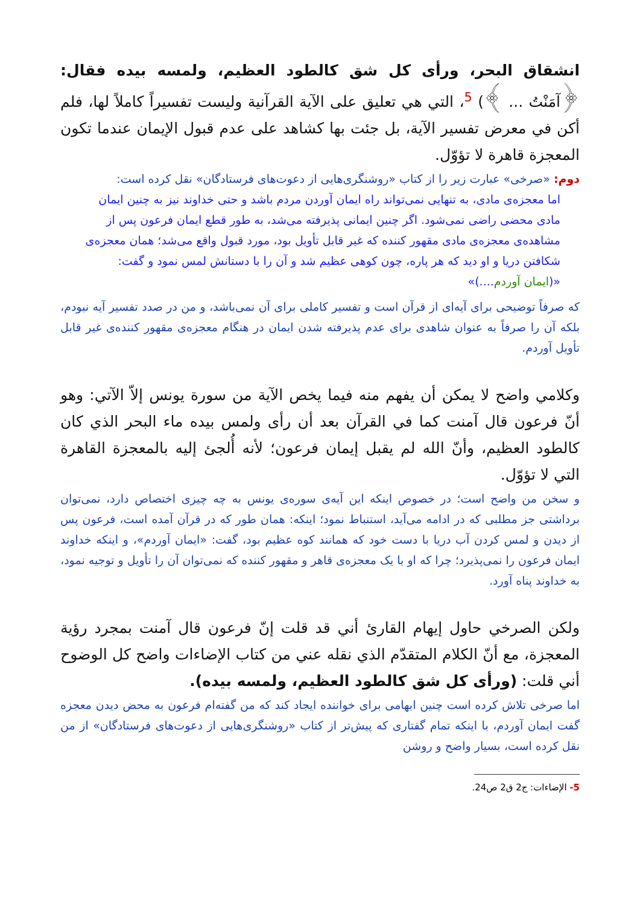انشقاق البحر، ورأى كل شق كالطود العظيم، ولمسه بيده فقال: ﴿آمَنْتُ ... ﴾) <sup>5</sup>، التي هي تعليق على الآية القرآنية وليست تفسيراً كاملاً لها، فلم أكن في معرض تفسير الآية، بل جئت بها كشاهد على عدم قبول الإيمان عندما تكون المعجزة قاهرة لا تؤوّل.
دوم: «صرخی» عبارت زیر را از کتاب «روشنگری‌هایی از دعوت‌های فرستادگان» نقل کرده است:
اما معجزه‌ی مادی، به تنهایی نمی‌تواند راه ایمان آوردن مردم باشد و حتی خداوند نیز به چنین ایمان مادی محضی راضی نمی‌شود. اگر چنین ایمانی پذیرفته می‌شد، به طور قطع ایمان فرعون پس از مشاهده‌ی معجزه‌ی مادی مقهور کننده که غیر قابل تأویل بود، مورد قبول واقع می‌شد؛ همان معجزه‌ی شکافتن دریا و او دید که هر پاره، چون کوهی عظیم شد و آن را با دستانش لمس نمود و گفت: «(ایمان آوردم....)»
که صرفاً توضیحی برای آیه‌ای از قرآن است و تفسیر کاملی برای آن نمی‌باشد، و من در صدد تفسیر آیه نبودم، بلکه آن را صرفاً به عنوان شاهدی برای عدم پذیرفته شدن ایمان در هنگام معجزه‌ی مقهور کننده‌ی غیر قابل تأویل آوردم.
وكلامي واضح لا يمكن أن يفهم منه فيما يخص الآية من سورة يونس إلاّ الآتي: وهو أنّ فرعون قال آمنت كما في القرآن بعد أن رأى ولمس بيده ماء البحر الذي كان كالطود العظيم، وأنّ الله لم يقبل إيمان فرعون؛ لأنه أُلجئ إليه بالمعجزة القاهرة التي لا تؤوّل.
و سخن من واضح است؛ در خصوص اینکه این آیه‌ی سوره‌ی یونس به چه چیزی اختصاص دارد، نمی‌توان برداشتی جز مطلبی که در ادامه می‌آید، استنباط نمود؛ اینکه: همان طور که در قرآن آمده است، فرعون پس از دیدن و لمس کردن آب دریا با دست خود که همانند کوه عظیم بود، گفت: «ایمان آوردم»، و اینکه خداوند ایمان فرعون را نمی‌پذیرد؛ چرا که او با یک معجزه‌ی قاهر و مقهور کننده که نمی‌توان آن را تأویل و توجیه نمود، به خداوند پناه آورد.
ولكن الصرخي حاول إيهام القارئ أني قد قلت إنّ فرعون قال آمنت بمجرد رؤية المعجزة، مع أنّ الكلام المتقدّم الذي نقله عني من كتاب الإضاءات واضح كل الوضوح أني قلت: (ورأى كل شق كالطود العظيم، ولمسه بيده).
اما صرخی تلاش کرده است چنین ابهامی برای خواننده ایجاد کند که من گفته‌ام فرعون به محض دیدن معجزه گفت ایمان آوردم، با اینکه تمام گفتاری که پیش‌تر از کتاب «روشنگری‌هایی از دعوت‌های فرستادگان» از من نقل کرده است، بسیار واضح و روشن
5- الإضاءات: ج2 ق2 ص24.